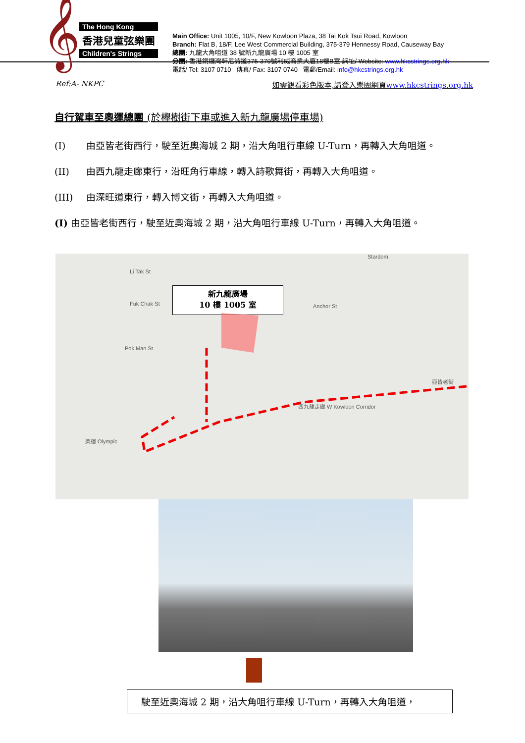𝄞
The Hong Kong
香港兒童弦樂團
Children's Strings
Main Office: Unit 1005, 10/F, New Kowloon Plaza, 38 Tai Kok Tsui Road, Kowloon
Branch: Flat B, 18/F, Lee West Commercial Building, 375-379 Hennessy Road, Causeway Bay
總團: 九龍大角咀道 38 號新九龍廣場 10 樓 1005 室
分團: 香港銅鑼灣軒尼詩道375-379號利威商業大廈18樓B室 網址/ Website: www.hkcstrings.org.hk
電話/ Tel: 3107 0710 傳真/ Fax: 3107 0740 電郵/Email: info@hkcstrings.org.hk
Ref:A- NKPC 如需觀看彩色版本,請登入樂團網頁www.hkcstrings.org.hk
自行駕車至奧運總團 (於欅樹街下車或進入新九龍廣場停車場)
(I) 由亞皆老街西行，駛至近奧海城 2 期，沿大角咀行車線 U-Turn，再轉入大角咀道。
(II) 由西九龍走廊東行，沿旺角行車線，轉入詩歌舞街，再轉入大角咀道。
(III) 由深旺道東行，轉入博文街，再轉入大角咀道。
(I) 由亞皆老街西行，駛至近奧海城 2 期，沿大角咀行車線 U-Turn，再轉入大角咀道。
新九龍廣場
10 樓 1005 室
Li Tak St
Fuk Chak St
Pok Man St
亞皆老街
西九龍走廊 W Kowloon Corridor
奧運 Olympic
Anchor St
Stardom
駛至近奧海城 2 期，沿大角咀行車線 U-Turn，再轉入大角咀道，